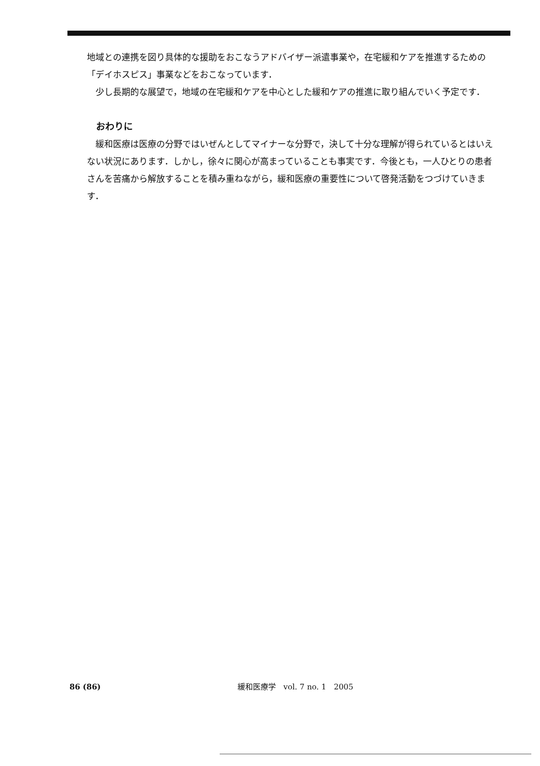地域との連携を図り具体的な援助をおこなうアドバイザー派遣事業や，在宅緩和ケアを推進するための「デイホスピス」事業などをおこなっています．
少し長期的な展望で，地域の在宅緩和ケアを中心とした緩和ケアの推進に取り組んでいく予定です．
おわりに
緩和医療は医療の分野ではいぜんとしてマイナーな分野で，決して十分な理解が得られているとはいえない状況にあります．しかし，徐々に関心が高まっていることも事実です．今後とも，一人ひとりの患者さんを苦痛から解放することを積み重ねながら，緩和医療の重要性について啓発活動をつづけていきます．
86 (86) 緩和医療学　vol. 7 no. 1　2005